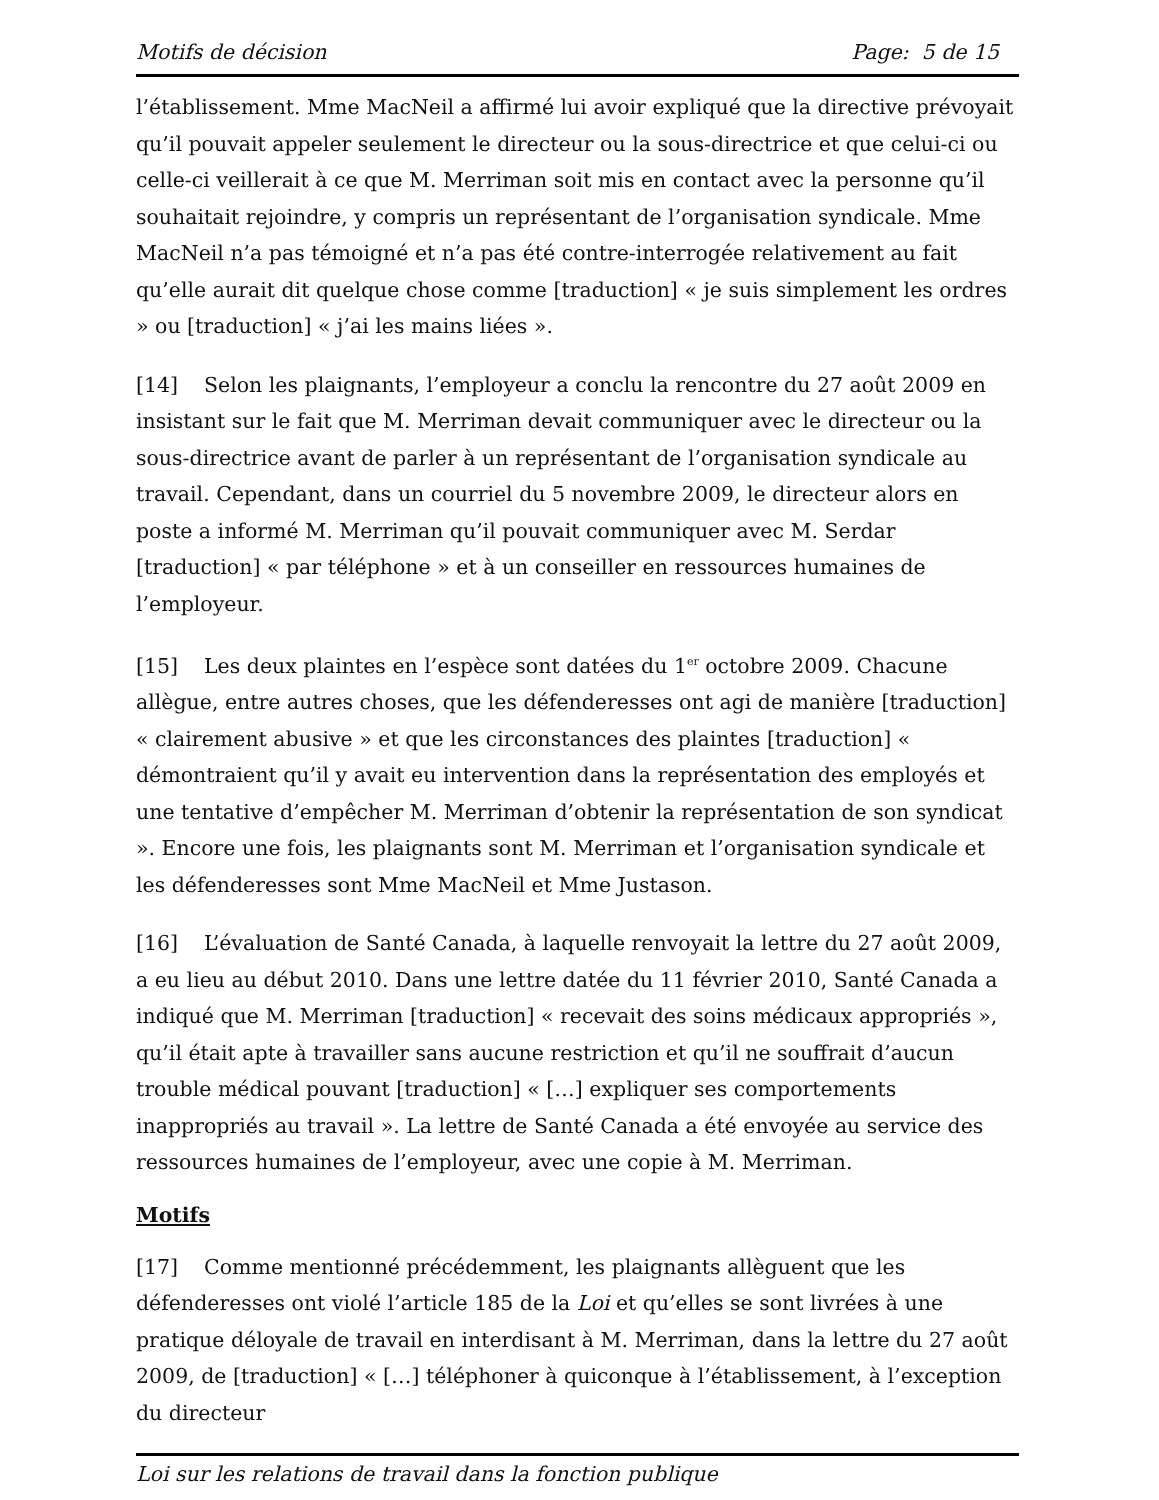Motifs de décision Page: 5 de 15
l’établissement. Mme MacNeil a affirmé lui avoir expliqué que la directive prévoyait qu’il pouvait appeler seulement le directeur ou la sous-directrice et que celui-ci ou celle-ci veillerait à ce que M. Merriman soit mis en contact avec la personne qu’il souhaitait rejoindre, y compris un représentant de l’organisation syndicale. Mme MacNeil n’a pas témoigné et n’a pas été contre-interrogée relativement au fait qu’elle aurait dit quelque chose comme [traduction] « je suis simplement les ordres » ou [traduction] « j’ai les mains liées ».
[14] Selon les plaignants, l’employeur a conclu la rencontre du 27 août 2009 en insistant sur le fait que M. Merriman devait communiquer avec le directeur ou la sous-directrice avant de parler à un représentant de l’organisation syndicale au travail. Cependant, dans un courriel du 5 novembre 2009, le directeur alors en poste a informé M. Merriman qu’il pouvait communiquer avec M. Serdar [traduction] « par téléphone » et à un conseiller en ressources humaines de l’employeur.
[15] Les deux plaintes en l’espèce sont datées du 1<sup>er</sup> octobre 2009. Chacune allègue, entre autres choses, que les défenderesses ont agi de manière [traduction] « clairement abusive » et que les circonstances des plaintes [traduction] « démontraient qu’il y avait eu intervention dans la représentation des employés et une tentative d’empêcher M. Merriman d’obtenir la représentation de son syndicat ». Encore une fois, les plaignants sont M. Merriman et l’organisation syndicale et les défenderesses sont Mme MacNeil et Mme Justason.
[16] L’évaluation de Santé Canada, à laquelle renvoyait la lettre du 27 août 2009, a eu lieu au début 2010. Dans une lettre datée du 11 février 2010, Santé Canada a indiqué que M. Merriman [traduction] « recevait des soins médicaux appropriés », qu’il était apte à travailler sans aucune restriction et qu’il ne souffrait d’aucun trouble médical pouvant [traduction] « […] expliquer ses comportements inappropriés au travail ». La lettre de Santé Canada a été envoyée au service des ressources humaines de l’employeur, avec une copie à M. Merriman.
Motifs
[17] Comme mentionné précédemment, les plaignants allèguent que les défenderesses ont violé l’article 185 de la Loi et qu’elles se sont livrées à une pratique déloyale de travail en interdisant à M. Merriman, dans la lettre du 27 août 2009, de [traduction] « […] téléphoner à quiconque à l’établissement, à l’exception du directeur
Loi sur les relations de travail dans la fonction publique